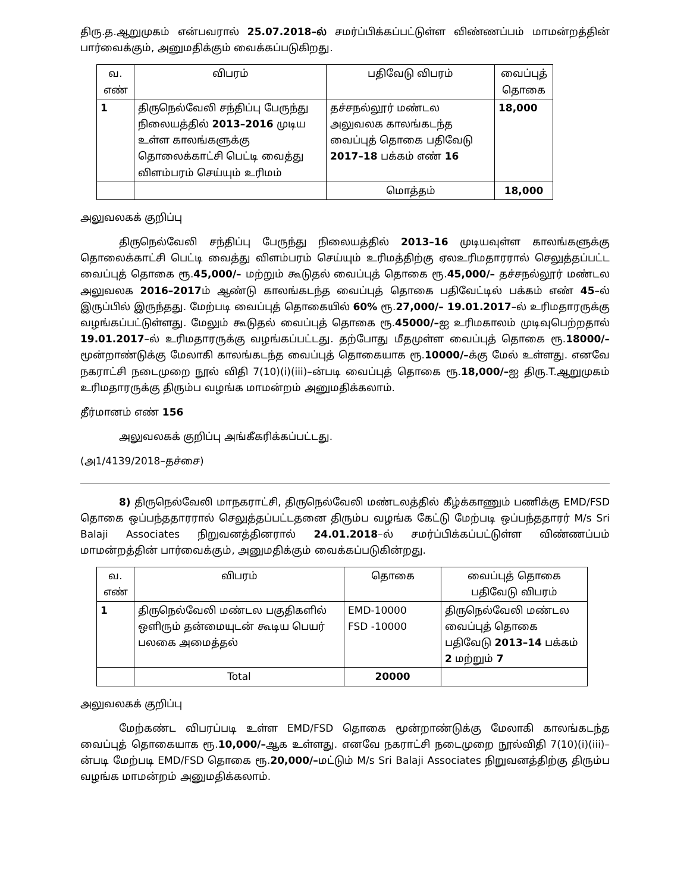திரு.த.ஆறுமுகம் என்பவரால் 25.07.2018–ல் சமர்ப்பிக்கப்பட்டுள்ள விண்ணப்பம் மாமன்றத்தின் பார்வைக்கும், அனுமதிக்கும் வைக்கப்படுகிறது.
| வ. எண் | விபரம் | பதிவேடு விபரம் | வைப்புத் தொகை |
| --- | --- | --- | --- |
| 1 | திருநெல்வேலி சந்திப்பு பேருந்து நிலையத்தில் 2013–2016 முடிய உள்ள காலங்களுக்கு தொலைக்காட்சி பெட்டி வைத்து விளம்பரம் செய்யும் உரிமம் | தச்சநல்லூர் மண்டல அலுவலக காலங்கடந்த வைப்புத் தொகை பதிவேடு 2017–18 பக்கம் எண் 16 | 18,000 |
| | | மொத்தம் | 18,000 |
அலுவலகக் குறிப்பு
திருநெல்வேலி சந்திப்பு பேருந்து நிலையத்தில் 2013–16 முடியவுள்ள காலங்களுக்கு தொலைக்காட்சி பெட்டி வைத்து விளம்பரம் செய்யும் உரிமத்திற்கு ஏலஉரிமதாரரால் செலுத்தப்பட்ட வைப்புத் தொகை ரூ.45,000/– மற்றும் கூடுதல் வைப்புத் தொகை ரூ.45,000/– தச்சநல்லூர் மண்டல அலுவலக 2016–2017ம் ஆண்டு காலங்கடந்த வைப்புத் தொகை பதிவேட்டில் பக்கம் எண் 45–ல் இருப்பில் இருந்தது. மேற்படி வைப்புத் தொகையில் 60% ரூ.27,000/– 19.01.2017–ல் உரிமதாரருக்கு வழங்கப்பட்டுள்ளது. மேலும் கூடுதல் வைப்புத் தொகை ரூ.45000/–ஐ உரிமகாலம் முடிவுபெற்றதால் 19.01.2017–ல் உரிமதாரருக்கு வழங்கப்பட்டது. தற்போது மீதமுள்ள வைப்புத் தொகை ரூ.18000/– மூன்றாண்டுக்கு மேலாகி காலங்கடந்த வைப்புத் தொகையாக ரூ.10000/–க்கு மேல் உள்ளது. எனவே நகராட்சி நடைமுறை நூல் விதி 7(10)(i)(iii)–ன்படி வைப்புத் தொகை ரூ.18,000/–ஐ திரு.T.ஆறுமுகம் உரிமதாரருக்கு திரும்ப வழங்க மாமன்றம் அனுமதிக்கலாம்.
தீர்மானம் எண் 156
அலுவலகக் குறிப்பு அங்கீகரிக்கப்பட்டது.
(அ1/4139/2018–தச்சை)
8) திருநெல்வேலி மாநகராட்சி, திருநெல்வேலி மண்டலத்தில் கீழ்க்காணும் பணிக்கு EMD/FSD தொகை ஒப்பந்ததாரரால் செலுத்தப்பட்டதனை திரும்ப வழங்க கேட்டு மேற்படி ஒப்பந்ததாரர் M/s Sri Balaji Associates நிறுவனத்தினரால் 24.01.2018–ல் சமர்ப்பிக்கப்பட்டுள்ள விண்ணப்பம் மாமன்றத்தின் பார்வைக்கும், அனுமதிக்கும் வைக்கப்படுகின்றது.
| வ. எண் | விபரம் | தொகை | வைப்புத் தொகை பதிவேடு விபரம் |
| --- | --- | --- | --- |
| 1 | திருநெல்வேலி மண்டல பகுதிகளில் ஒளிரும் தன்மையுடன் கூடிய பெயர் பலகை அமைத்தல் | EMD-10000 FSD -10000 | திருநெல்வேலி மண்டல வைப்புத் தொகை பதிவேடு 2013–14 பக்கம் 2 மற்றும் 7 |
| | Total | 20000 | |
அலுவலகக் குறிப்பு
மேற்கண்ட விபரப்படி உள்ள EMD/FSD தொகை மூன்றாண்டுக்கு மேலாகி காலங்கடந்த வைப்புத் தொகையாக ரூ.10,000/–ஆக உள்ளது. எனவே நகராட்சி நடைமுறை நூல்விதி 7(10)(i)(iii)–ன்படி மேற்படி EMD/FSD தொகை ரூ.20,000/–மட்டும் M/s Sri Balaji Associates நிறுவனத்திற்கு திரும்ப வழங்க மாமன்றம் அனுமதிக்கலாம்.